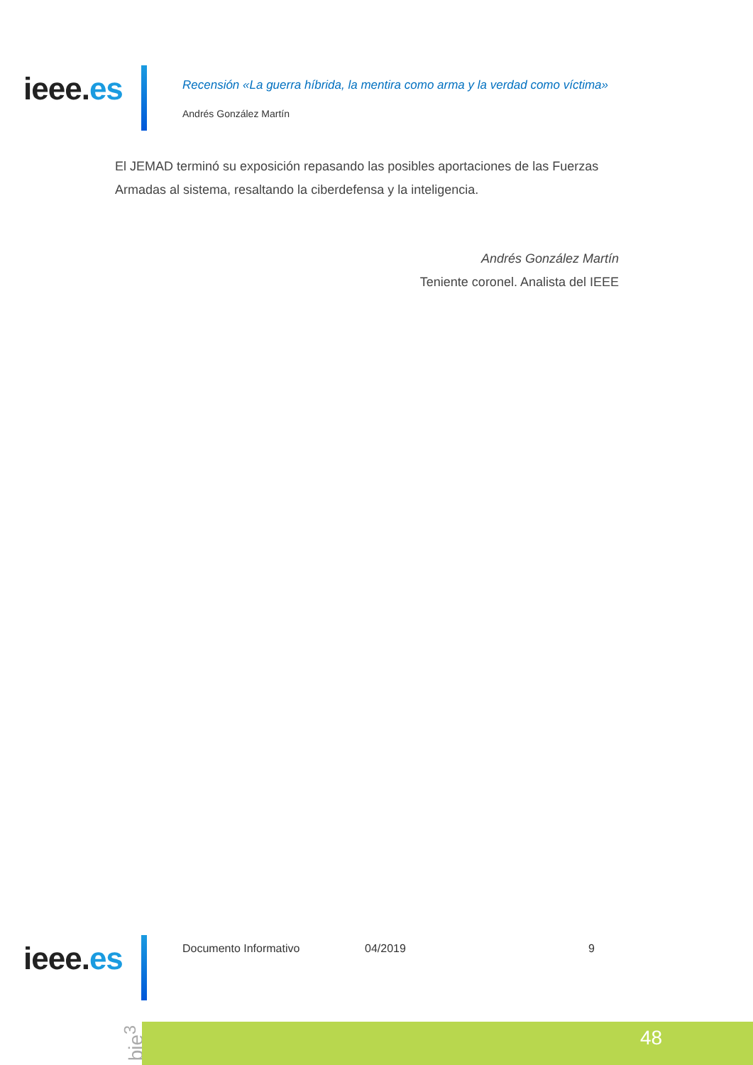ieee.es
Recensión «La guerra híbrida, la mentira como arma y la verdad como víctima»
Andrés González Martín
El JEMAD terminó su exposición repasando las posibles aportaciones de las Fuerzas Armadas al sistema, resaltando la ciberdefensa y la inteligencia.
Andrés González Martín
Teniente coronel. Analista del IEEE
ieee.es Documento Informativo 04/2019 9
bie<sup>3</sup> 48